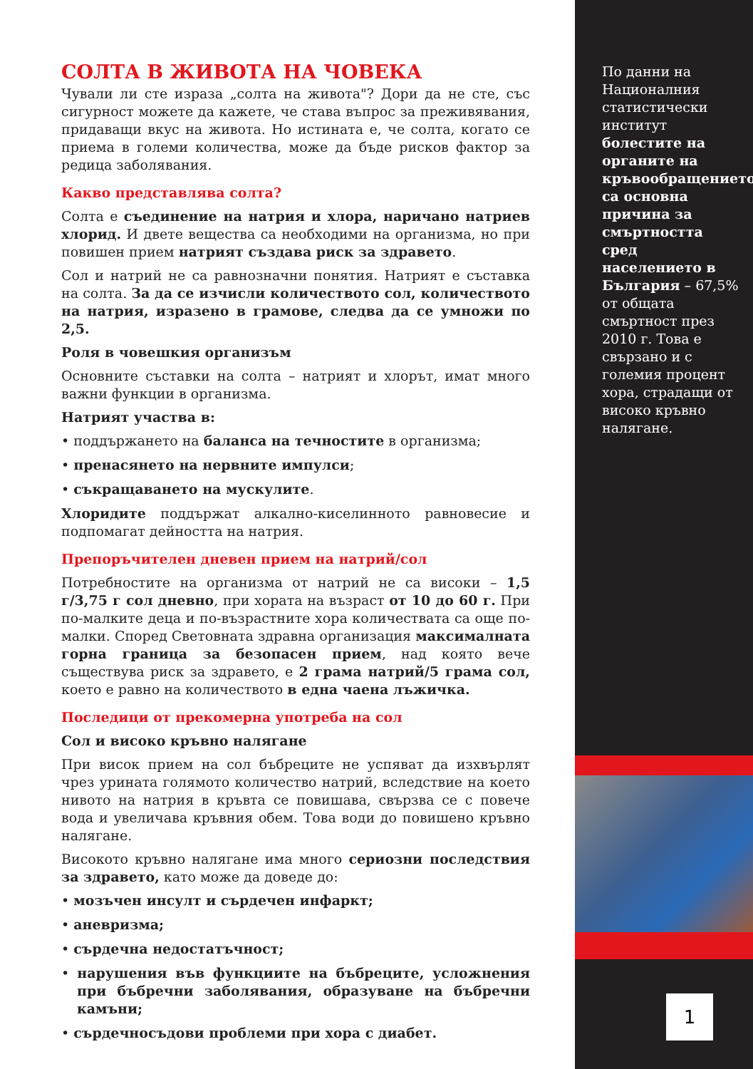СОЛТА В ЖИВОТА НА ЧОВЕКА
Чували ли сте израза „солта на живота"? Дори да не сте, със сигурност можете да кажете, че става въпрос за преживявания, придаващи вкус на живота. Но истината е, че солта, когато се приема в големи количества, може да бъде рисков фактор за редица заболявания.
Какво представлява солта?
Солта е съединение на натрия и хлора, наричано натриев хлорид. И двете вещества са необходими на организма, но при повишен прием натрият създава риск за здравето.
Сол и натрий не са равнозначни понятия. Натрият е съставка на солта. За да се изчисли количеството сол, количеството на натрия, изразено в грамове, следва да се умножи по 2,5.
Роля в човешкия организъм
Основните съставки на солта – натрият и хлорът, имат много важни функции в организма.
Натрият участва в:
• поддържането на баланса на течностите в организма;
• пренасянето на нервните импулси;
• съкращаването на мускулите.
Хлоридите поддържат алкално-киселинното равновесие и подпомагат дейността на натрия.
Препоръчителен дневен прием на натрий/сол
Потребностите на организма от натрий не са високи – 1,5 г/3,75 г сол дневно, при хората на възраст от 10 до 60 г. При по-малките деца и по-възрастните хора количествата са още по-малки. Според Световната здравна организация максималната горна граница за безопасен прием, над която вече съществува риск за здравето, е 2 грама натрий/5 грама сол, което е равно на количеството в една чаена лъжичка.
Последици от прекомерна употреба на сол
Сол и високо кръвно налягане
При висок прием на сол бъбреците не успяват да изхвърлят чрез урината голямото количество натрий, вследствие на което нивото на натрия в кръвта се повишава, свързва се с повече вода и увеличава кръвния обем. Това води до повишено кръвно налягане.
Високото кръвно налягане има много сериозни последствия за здравето, като може да доведе до:
• мозъчен инсулт и сърдечен инфаркт;
• аневризма;
• сърдечна недостатъчност;
• нарушения във функциите на бъбреците, усложнения при бъбречни заболявания, образуване на бъбречни камъни;
• сърдечносъдови проблеми при хора с диабет.
По данни на Националния статистически институт болестите на органите на кръвообращението са основна причина за смъртността сред населението в България – 67,5% от общата смъртност през 2010 г. Това е свързано и с големия процент хора, страдащи от високо кръвно налягане.
1